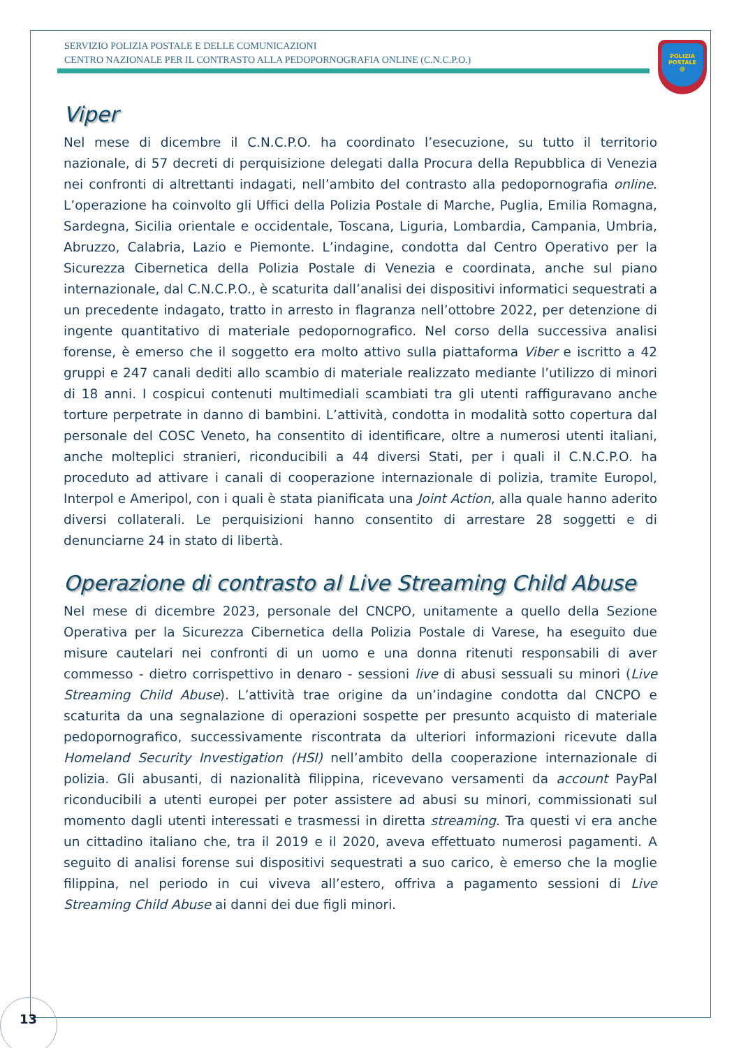SERVIZIO POLIZIA POSTALE E DELLE COMUNICAZIONI
CENTRO NAZIONALE PER IL CONTRASTO ALLA PEDOPORNOGRAFIA ONLINE (C.N.C.P.O.)
POLIZIA
POSTALE
@
Viper
Nel mese di dicembre il C.N.C.P.O. ha coordinato l’esecuzione, su tutto il territorio nazionale, di 57 decreti di perquisizione delegati dalla Procura della Repubblica di Venezia nei confronti di altrettanti indagati, nell’ambito del contrasto alla pedopornografia online. L’operazione ha coinvolto gli Uffici della Polizia Postale di Marche, Puglia, Emilia Romagna, Sardegna, Sicilia orientale e occidentale, Toscana, Liguria, Lombardia, Campania, Umbria, Abruzzo, Calabria, Lazio e Piemonte. L’indagine, condotta dal Centro Operativo per la Sicurezza Cibernetica della Polizia Postale di Venezia e coordinata, anche sul piano internazionale, dal C.N.C.P.O., è scaturita dall’analisi dei dispositivi informatici sequestrati a un precedente indagato, tratto in arresto in flagranza nell’ottobre 2022, per detenzione di ingente quantitativo di materiale pedopornografico. Nel corso della successiva analisi forense, è emerso che il soggetto era molto attivo sulla piattaforma Viber e iscritto a 42 gruppi e 247 canali dediti allo scambio di materiale realizzato mediante l’utilizzo di minori di 18 anni. I cospicui contenuti multimediali scambiati tra gli utenti raffiguravano anche torture perpetrate in danno di bambini. L’attività, condotta in modalità sotto copertura dal personale del COSC Veneto, ha consentito di identificare, oltre a numerosi utenti italiani, anche molteplici stranieri, riconducibili a 44 diversi Stati, per i quali il C.N.C.P.O. ha proceduto ad attivare i canali di cooperazione internazionale di polizia, tramite Europol, Interpol e Ameripol, con i quali è stata pianificata una Joint Action, alla quale hanno aderito diversi collaterali. Le perquisizioni hanno consentito di arrestare 28 soggetti e di denunciarne 24 in stato di libertà.
Operazione di contrasto al Live Streaming Child Abuse
Nel mese di dicembre 2023, personale del CNCPO, unitamente a quello della Sezione Operativa per la Sicurezza Cibernetica della Polizia Postale di Varese, ha eseguito due misure cautelari nei confronti di un uomo e una donna ritenuti responsabili di aver commesso - dietro corrispettivo in denaro - sessioni live di abusi sessuali su minori (Live Streaming Child Abuse). L’attività trae origine da un’indagine condotta dal CNCPO e scaturita da una segnalazione di operazioni sospette per presunto acquisto di materiale pedopornografico, successivamente riscontrata da ulteriori informazioni ricevute dalla Homeland Security Investigation (HSI) nell’ambito della cooperazione internazionale di polizia. Gli abusanti, di nazionalità filippina, ricevevano versamenti da account PayPal riconducibili a utenti europei per poter assistere ad abusi su minori, commissionati sul momento dagli utenti interessati e trasmessi in diretta streaming. Tra questi vi era anche un cittadino italiano che, tra il 2019 e il 2020, aveva effettuato numerosi pagamenti. A seguito di analisi forense sui dispositivi sequestrati a suo carico, è emerso che la moglie filippina, nel periodo in cui viveva all’estero, offriva a pagamento sessioni di Live Streaming Child Abuse ai danni dei due figli minori.
13